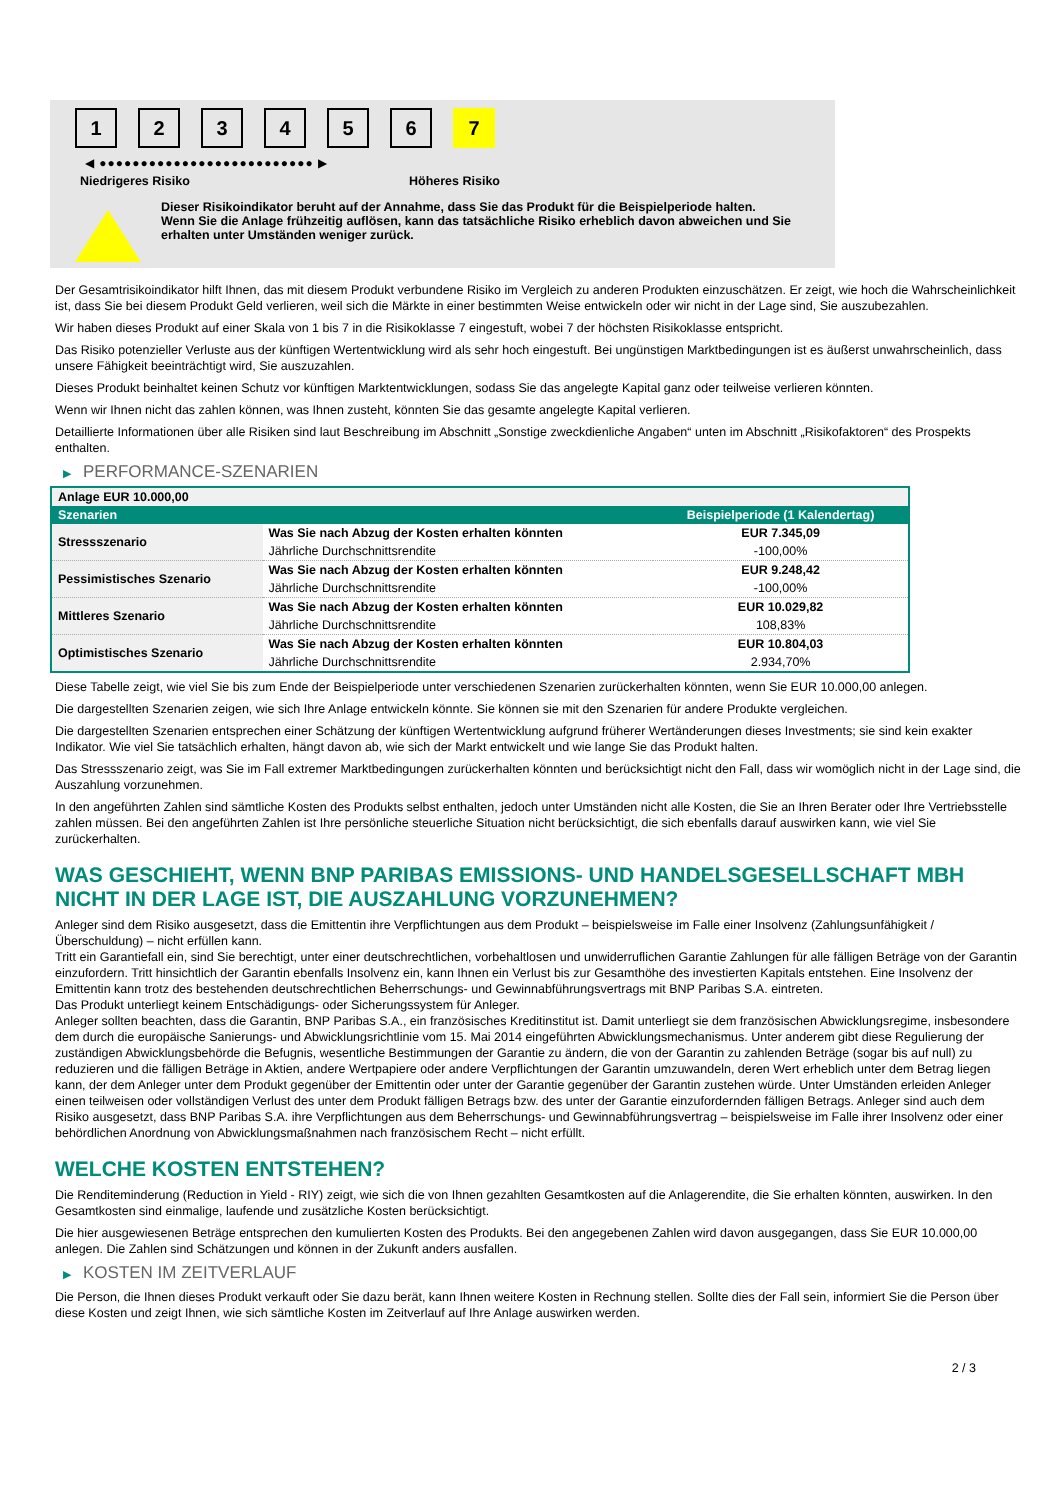1 2 3 4 5 6 7
◀ ●●●●●●●●●●●●●●●●●●●●●●●●●● ▶
Niedrigeres Risiko Höheres Risiko
Dieser Risikoindikator beruht auf der Annahme, dass Sie das Produkt für die Beispielperiode halten.
Wenn Sie die Anlage frühzeitig auflösen, kann das tatsächliche Risiko erheblich davon abweichen und Sie erhalten unter Umständen weniger zurück.
Der Gesamtrisikoindikator hilft Ihnen, das mit diesem Produkt verbundene Risiko im Vergleich zu anderen Produkten einzuschätzen. Er zeigt, wie hoch die Wahrscheinlichkeit ist, dass Sie bei diesem Produkt Geld verlieren, weil sich die Märkte in einer bestimmten Weise entwickeln oder wir nicht in der Lage sind, Sie auszubezahlen.
Wir haben dieses Produkt auf einer Skala von 1 bis 7 in die Risikoklasse 7 eingestuft, wobei 7 der höchsten Risikoklasse entspricht.
Das Risiko potenzieller Verluste aus der künftigen Wertentwicklung wird als sehr hoch eingestuft. Bei ungünstigen Marktbedingungen ist es äußerst unwahrscheinlich, dass unsere Fähigkeit beeinträchtigt wird, Sie auszuzahlen.
Dieses Produkt beinhaltet keinen Schutz vor künftigen Marktentwicklungen, sodass Sie das angelegte Kapital ganz oder teilweise verlieren könnten.
Wenn wir Ihnen nicht das zahlen können, was Ihnen zusteht, könnten Sie das gesamte angelegte Kapital verlieren.
Detaillierte Informationen über alle Risiken sind laut Beschreibung im Abschnitt „Sonstige zweckdienliche Angaben“ unten im Abschnitt „Risikofaktoren“ des Prospekts enthalten.
▶ PERFORMANCE-SZENARIEN
| Anlage EUR 10.000,00 | | |
| --- | --- | --- |
| Szenarien | | Beispielperiode (1 Kalendertag) |
| Stressszenario | Was Sie nach Abzug der Kosten erhalten könnten | EUR 7.345,09 |
| | Jährliche Durchschnittsrendite | -100,00% |
| Pessimistisches Szenario | Was Sie nach Abzug der Kosten erhalten könnten | EUR 9.248,42 |
| | Jährliche Durchschnittsrendite | -100,00% |
| Mittleres Szenario | Was Sie nach Abzug der Kosten erhalten könnten | EUR 10.029,82 |
| | Jährliche Durchschnittsrendite | 108,83% |
| Optimistisches Szenario | Was Sie nach Abzug der Kosten erhalten könnten | EUR 10.804,03 |
| | Jährliche Durchschnittsrendite | 2.934,70% |
Diese Tabelle zeigt, wie viel Sie bis zum Ende der Beispielperiode unter verschiedenen Szenarien zurückerhalten könnten, wenn Sie EUR 10.000,00 anlegen.
Die dargestellten Szenarien zeigen, wie sich Ihre Anlage entwickeln könnte. Sie können sie mit den Szenarien für andere Produkte vergleichen.
Die dargestellten Szenarien entsprechen einer Schätzung der künftigen Wertentwicklung aufgrund früherer Wertänderungen dieses Investments; sie sind kein exakter Indikator. Wie viel Sie tatsächlich erhalten, hängt davon ab, wie sich der Markt entwickelt und wie lange Sie das Produkt halten.
Das Stressszenario zeigt, was Sie im Fall extremer Marktbedingungen zurückerhalten könnten und berücksichtigt nicht den Fall, dass wir womöglich nicht in der Lage sind, die Auszahlung vorzunehmen.
In den angeführten Zahlen sind sämtliche Kosten des Produkts selbst enthalten, jedoch unter Umständen nicht alle Kosten, die Sie an Ihren Berater oder Ihre Vertriebsstelle zahlen müssen. Bei den angeführten Zahlen ist Ihre persönliche steuerliche Situation nicht berücksichtigt, die sich ebenfalls darauf auswirken kann, wie viel Sie zurückerhalten.
WAS GESCHIEHT, WENN BNP PARIBAS EMISSIONS- UND HANDELSGESELLSCHAFT MBH NICHT IN DER LAGE IST, DIE AUSZAHLUNG VORZUNEHMEN?
Anleger sind dem Risiko ausgesetzt, dass die Emittentin ihre Verpflichtungen aus dem Produkt – beispielsweise im Falle einer Insolvenz (Zahlungsunfähigkeit / Überschuldung) – nicht erfüllen kann.
Tritt ein Garantiefall ein, sind Sie berechtigt, unter einer deutschrechtlichen, vorbehaltlosen und unwiderruflichen Garantie Zahlungen für alle fälligen Beträge von der Garantin einzufordern. Tritt hinsichtlich der Garantin ebenfalls Insolvenz ein, kann Ihnen ein Verlust bis zur Gesamthöhe des investierten Kapitals entstehen. Eine Insolvenz der Emittentin kann trotz des bestehenden deutschrechtlichen Beherrschungs- und Gewinnabführungsvertrags mit BNP Paribas S.A. eintreten.
Das Produkt unterliegt keinem Entschädigungs- oder Sicherungssystem für Anleger.
Anleger sollten beachten, dass die Garantin, BNP Paribas S.A., ein französisches Kreditinstitut ist. Damit unterliegt sie dem französischen Abwicklungsregime, insbesondere dem durch die europäische Sanierungs- und Abwicklungsrichtlinie vom 15. Mai 2014 eingeführten Abwicklungsmechanismus. Unter anderem gibt diese Regulierung der zuständigen Abwicklungsbehörde die Befugnis, wesentliche Bestimmungen der Garantie zu ändern, die von der Garantin zu zahlenden Beträge (sogar bis auf null) zu reduzieren und die fälligen Beträge in Aktien, andere Wertpapiere oder andere Verpflichtungen der Garantin umzuwandeln, deren Wert erheblich unter dem Betrag liegen kann, der dem Anleger unter dem Produkt gegenüber der Emittentin oder unter der Garantie gegenüber der Garantin zustehen würde. Unter Umständen erleiden Anleger einen teilweisen oder vollständigen Verlust des unter dem Produkt fälligen Betrags bzw. des unter der Garantie einzufordernden fälligen Betrags. Anleger sind auch dem Risiko ausgesetzt, dass BNP Paribas S.A. ihre Verpflichtungen aus dem Beherrschungs- und Gewinnabführungsvertrag – beispielsweise im Falle ihrer Insolvenz oder einer behördlichen Anordnung von Abwicklungsmaßnahmen nach französischem Recht – nicht erfüllt.
WELCHE KOSTEN ENTSTEHEN?
Die Renditeminderung (Reduction in Yield - RIY) zeigt, wie sich die von Ihnen gezahlten Gesamtkosten auf die Anlagerendite, die Sie erhalten könnten, auswirken. In den Gesamtkosten sind einmalige, laufende und zusätzliche Kosten berücksichtigt.
Die hier ausgewiesenen Beträge entsprechen den kumulierten Kosten des Produkts. Bei den angegebenen Zahlen wird davon ausgegangen, dass Sie EUR 10.000,00 anlegen. Die Zahlen sind Schätzungen und können in der Zukunft anders ausfallen.
▶ KOSTEN IM ZEITVERLAUF
Die Person, die Ihnen dieses Produkt verkauft oder Sie dazu berät, kann Ihnen weitere Kosten in Rechnung stellen. Sollte dies der Fall sein, informiert Sie die Person über diese Kosten und zeigt Ihnen, wie sich sämtliche Kosten im Zeitverlauf auf Ihre Anlage auswirken werden.
2 / 3